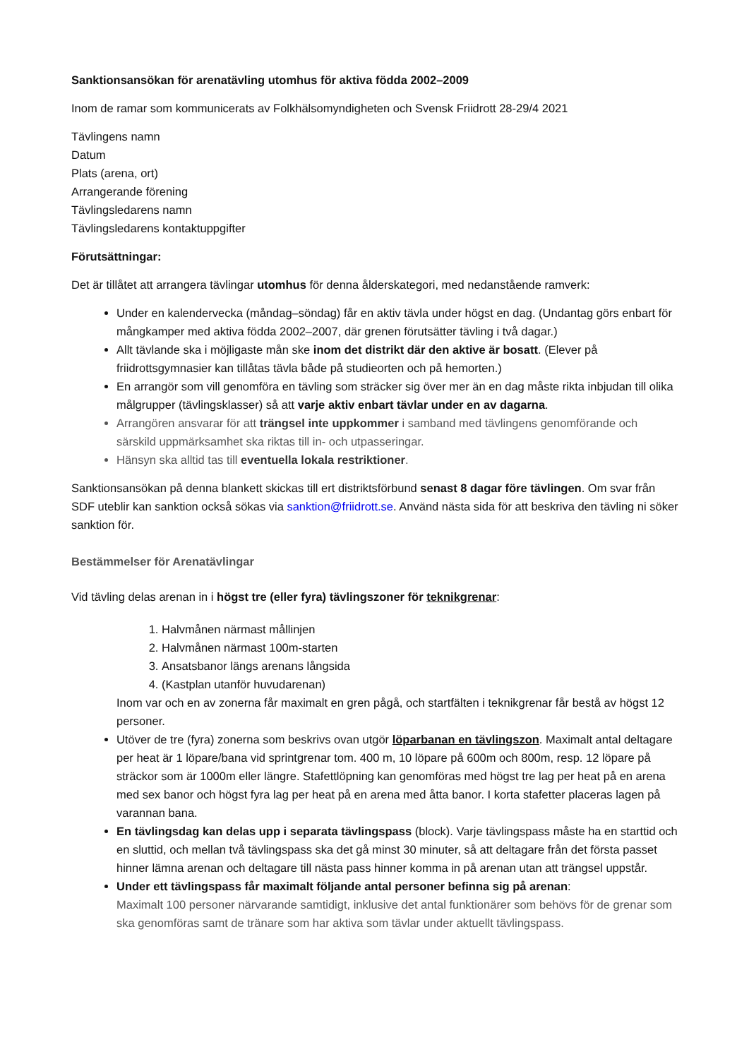Sanktionsansökan för arenatävling utomhus för aktiva födda 2002–2009
Inom de ramar som kommunicerats av Folkhälsomyndigheten och Svensk Friidrott 28-29/4 2021
Tävlingens namn
Datum
Plats (arena, ort)
Arrangerande förening
Tävlingsledarens namn
Tävlingsledarens kontaktuppgifter
Förutsättningar:
Det är tillåtet att arrangera tävlingar utomhus för denna ålderskategori, med nedanstående ramverk:
Under en kalendervecka (måndag–söndag) får en aktiv tävla under högst en dag. (Undantag görs enbart för mångkamper med aktiva födda 2002–2007, där grenen förutsätter tävling i två dagar.)
Allt tävlande ska i möjligaste mån ske inom det distrikt där den aktive är bosatt. (Elever på friidrottsgymnasier kan tillåtas tävla både på studieorten och på hemorten.)
En arrangör som vill genomföra en tävling som sträcker sig över mer än en dag måste rikta inbjudan till olika målgrupper (tävlingsklasser) så att varje aktiv enbart tävlar under en av dagarna.
Arrangören ansvarar för att trängsel inte uppkommer i samband med tävlingens genomförande och särskild uppmärksamhet ska riktas till in- och utpasseringar.
Hänsyn ska alltid tas till eventuella lokala restriktioner.
Sanktionsansökan på denna blankett skickas till ert distriktsförbund senast 8 dagar före tävlingen. Om svar från SDF uteblir kan sanktion också sökas via sanktion@friidrott.se. Använd nästa sida för att beskriva den tävling ni söker sanktion för.
Bestämmelser för Arenatävlingar
Vid tävling delas arenan in i högst tre (eller fyra) tävlingszoner för teknikgrenar:
1. Halvmånen närmast mållinjen
2. Halvmånen närmast 100m-starten
3. Ansatsbanor längs arenans långsida
4. (Kastplan utanför huvudarenan)
Inom var och en av zonerna får maximalt en gren pågå, och startfälten i teknikgrenar får bestå av högst 12 personer.
Utöver de tre (fyra) zonerna som beskrivs ovan utgör löparbanan en tävlingszon. Maximalt antal deltagare per heat är 1 löpare/bana vid sprintgrenar tom. 400 m, 10 löpare på 600m och 800m, resp. 12 löpare på sträckor som är 1000m eller längre. Stafettlöpning kan genomföras med högst tre lag per heat på en arena med sex banor och högst fyra lag per heat på en arena med åtta banor. I korta stafetter placeras lagen på varannan bana.
En tävlingsdag kan delas upp i separata tävlingspass (block). Varje tävlingspass måste ha en starttid och en sluttid, och mellan två tävlingspass ska det gå minst 30 minuter, så att deltagare från det första passet hinner lämna arenan och deltagare till nästa pass hinner komma in på arenan utan att trängsel uppstår.
Under ett tävlingspass får maximalt följande antal personer befinna sig på arenan:
Maximalt 100 personer närvarande samtidigt, inklusive det antal funktionärer som behövs för de grenar som ska genomföras samt de tränare som har aktiva som tävlar under aktuellt tävlingspass.